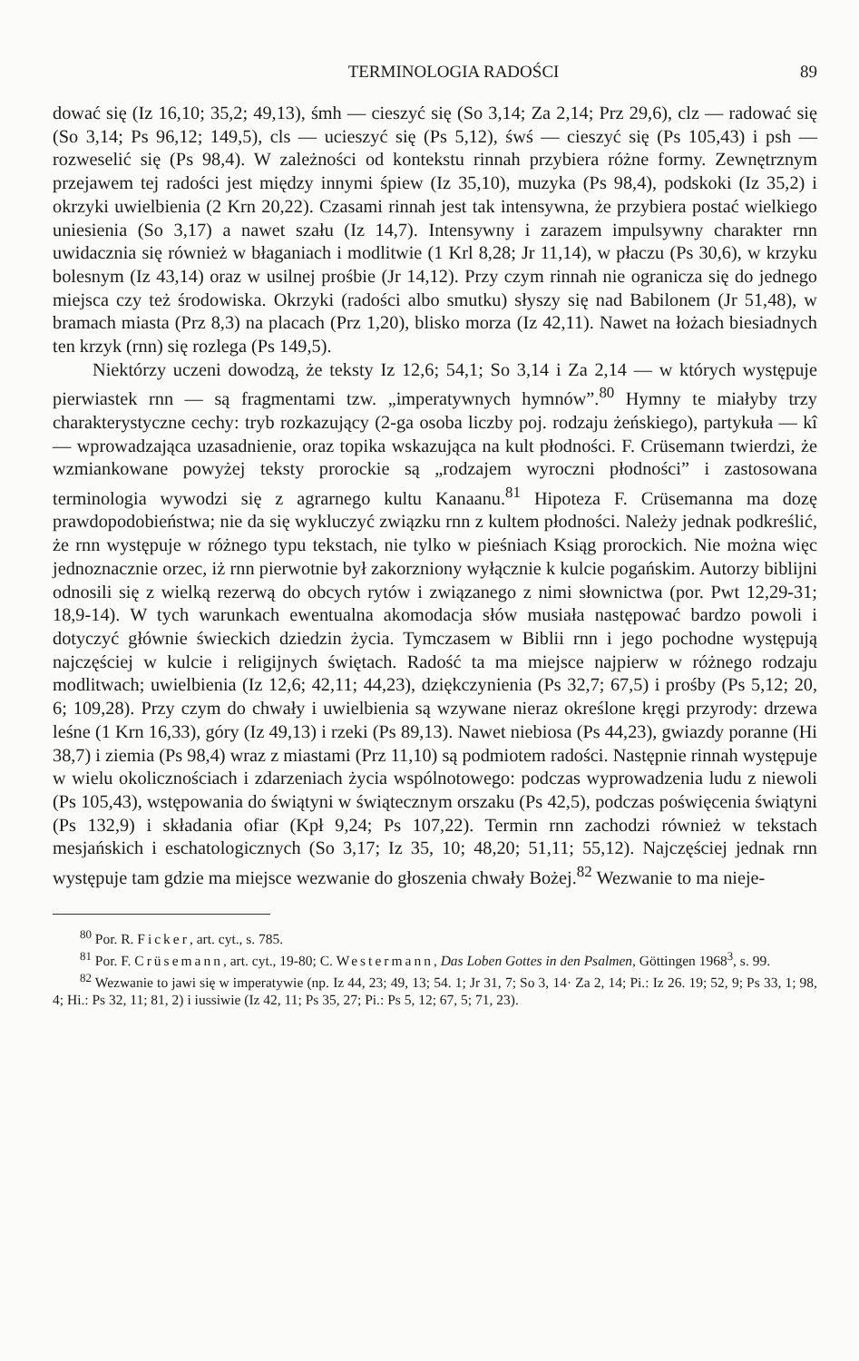TERMINOLOGIA RADOŚCI 89
dować się (Iz 16,10; 35,2; 49,13), śmh — cieszyć się (So 3,14; Za 2,14; Prz 29,6), clz — radować się (So 3,14; Ps 96,12; 149,5), cls — ucieszyć się (Ps 5,12), śwś — cieszyć się (Ps 105,43) i psh — rozweselić się (Ps 98,4). W zależności od kontekstu rinnah przybiera różne formy. Zewnętrznym przejawem tej radości jest między innymi śpiew (Iz 35,10), muzyka (Ps 98,4), podskoki (Iz 35,2) i okrzyki uwielbienia (2 Krn 20,22). Czasami rinnah jest tak intensywna, że przybiera postać wielkiego uniesienia (So 3,17) a nawet szału (Iz 14,7). Intensywny i zarazem impulsywny charakter rnn uwidacznia się również w błaganiach i modlitwie (1 Krl 8,28; Jr 11,14), w płaczu (Ps 30,6), w krzyku bolesnym (Iz 43,14) oraz w usilnej prośbie (Jr 14,12). Przy czym rinnah nie ogranicza się do jednego miejsca czy też środowiska. Okrzyki (radości albo smutku) słyszy się nad Babilonem (Jr 51,48), w bramach miasta (Prz 8,3) na placach (Prz 1,20), blisko morza (Iz 42,11). Nawet na łożach biesiadnych ten krzyk (rnn) się rozlega (Ps 149,5).
Niektórzy uczeni dowodzą, że teksty Iz 12,6; 54,1; So 3,14 i Za 2,14 — w których występuje pierwiastek rnn — są fragmentami tzw. „imperatywnych hymnów”.<sup>80</sup> Hymny te miałyby trzy charakterystyczne cechy: tryb rozkazujący (2-ga osoba liczby poj. rodzaju żeńskiego), partykuła — kî — wprowadzająca uzasadnienie, oraz topika wskazująca na kult płodności. F. Crüsemann twierdzi, że wzmiankowane powyżej teksty prorockie są „rodzajem wyroczni płodności” i zastosowana terminologia wywodzi się z agrarnego kultu Kanaanu.<sup>81</sup> Hipoteza F. Crüsemanna ma dozę prawdopodobieństwa; nie da się wykluczyć związku rnn z kultem płodności. Należy jednak podkreślić, że rnn występuje w różnego typu tekstach, nie tylko w pieśniach Ksiąg prorockich. Nie można więc jednoznacznie orzec, iż rnn pierwotnie był zakorzniony wyłącznie k kulcie pogańskim. Autorzy biblijni odnosili się z wielką rezerwą do obcych rytów i związanego z nimi słownictwa (por. Pwt 12,29-31; 18,9-14). W tych warunkach ewentualna akomodacja słów musiała następować bardzo powoli i dotyczyć głównie świeckich dziedzin życia. Tymczasem w Biblii rnn i jego pochodne występują najczęściej w kulcie i religijnych świętach. Radość ta ma miejsce najpierw w różnego rodzaju modlitwach; uwielbienia (Iz 12,6; 42,11; 44,23), dziękczynienia (Ps 32,7; 67,5) i prośby (Ps 5,12; 20, 6; 109,28). Przy czym do chwały i uwielbienia są wzywane nieraz określone kręgi przyrody: drzewa leśne (1 Krn 16,33), góry (Iz 49,13) i rzeki (Ps 89,13). Nawet niebiosa (Ps 44,23), gwiazdy poranne (Hi 38,7) i ziemia (Ps 98,4) wraz z miastami (Prz 11,10) są podmiotem radości. Następnie rinnah występuje w wielu okolicznościach i zdarzeniach życia wspólnotowego: podczas wyprowadzenia ludu z niewoli (Ps 105,43), wstępowania do świątyni w świątecznym orszaku (Ps 42,5), podczas poświęcenia świątyni (Ps 132,9) i składania ofiar (Kpł 9,24; Ps 107,22). Termin rnn zachodzi również w tekstach mesjańskich i eschatologicznych (So 3,17; Iz 35, 10; 48,20; 51,11; 55,12). Najczęściej jednak rnn występuje tam gdzie ma miejsce wezwanie do głoszenia chwały Bożej.<sup>82</sup> Wezwanie to ma nieje-
<sup>80</sup> Por. R. Ficker, art. cyt., s. 785.
<sup>81</sup> Por. F. Crüsemann, art. cyt., 19-80; C. Westermann, Das Loben Gottes in den Psalmen, Göttingen 1968<sup>3</sup>, s. 99.
<sup>82</sup> Wezwanie to jawi się w imperatywie (np. Iz 44, 23; 49, 13; 54. 1; Jr 31, 7; So 3, 14· Za 2, 14; Pi.: Iz 26. 19; 52, 9; Ps 33, 1; 98, 4; Hi.: Ps 32, 11; 81, 2) i iussiwie (Iz 42, 11; Ps 35, 27; Pi.: Ps 5, 12; 67, 5; 71, 23).